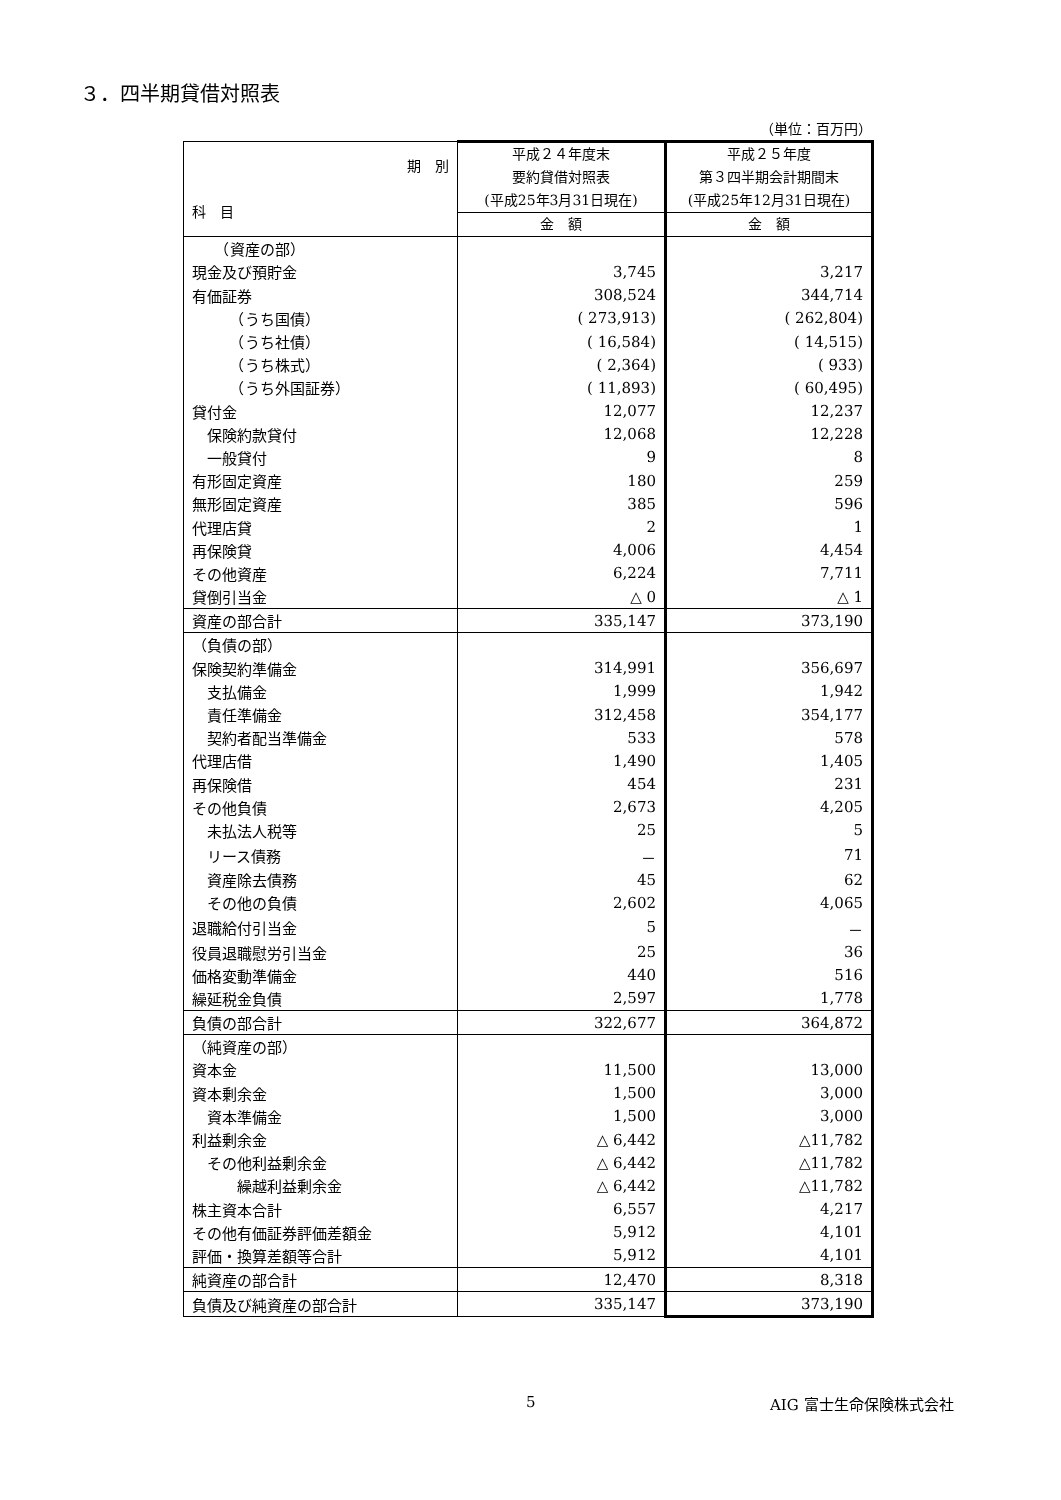３．四半期貸借対照表
（単位：百万円）
| 期 別 科 目 | 平成２４年度末 要約貸借対照表 (平成25年3月31日現在) | 平成２５年度 第３四半期会計期間末 (平成25年12月31日現在) |
| --- | --- | --- |
| | 金 額 | 金 額 |
| （資産の部） | | |
| 現金及び預貯金 | 3,745 | 3,217 |
| 有価証券 | 308,524 | 344,714 |
| （うち国債） | ( 273,913) | ( 262,804) |
| （うち社債） | ( 16,584) | ( 14,515) |
| （うち株式） | ( 2,364) | ( 933) |
| （うち外国証券） | ( 11,893) | ( 60,495) |
| 貸付金 | 12,077 | 12,237 |
| 保険約款貸付 | 12,068 | 12,228 |
| 一般貸付 | 9 | 8 |
| 有形固定資産 | 180 | 259 |
| 無形固定資産 | 385 | 596 |
| 代理店貸 | 2 | 1 |
| 再保険貸 | 4,006 | 4,454 |
| その他資産 | 6,224 | 7,711 |
| 貸倒引当金 | △ 0 | △ 1 |
| 資産の部合計 | 335,147 | 373,190 |
| （負債の部） | | |
| 保険契約準備金 | 314,991 | 356,697 |
| 支払備金 | 1,999 | 1,942 |
| 責任準備金 | 312,458 | 354,177 |
| 契約者配当準備金 | 533 | 578 |
| 代理店借 | 1,490 | 1,405 |
| 再保険借 | 454 | 231 |
| その他負債 | 2,673 | 4,205 |
| 未払法人税等 | 25 | 5 |
| リース債務 | － | 71 |
| 資産除去債務 | 45 | 62 |
| その他の負債 | 2,602 | 4,065 |
| 退職給付引当金 | 5 | － |
| 役員退職慰労引当金 | 25 | 36 |
| 価格変動準備金 | 440 | 516 |
| 繰延税金負債 | 2,597 | 1,778 |
| 負債の部合計 | 322,677 | 364,872 |
| （純資産の部） | | |
| 資本金 | 11,500 | 13,000 |
| 資本剰余金 | 1,500 | 3,000 |
| 資本準備金 | 1,500 | 3,000 |
| 利益剰余金 | △ 6,442 | △11,782 |
| その他利益剰余金 | △ 6,442 | △11,782 |
| 繰越利益剰余金 | △ 6,442 | △11,782 |
| 株主資本合計 | 6,557 | 4,217 |
| その他有価証券評価差額金 | 5,912 | 4,101 |
| 評価・換算差額等合計 | 5,912 | 4,101 |
| 純資産の部合計 | 12,470 | 8,318 |
| 負債及び純資産の部合計 | 335,147 | 373,190 |
5 AIG 富士生命保険株式会社